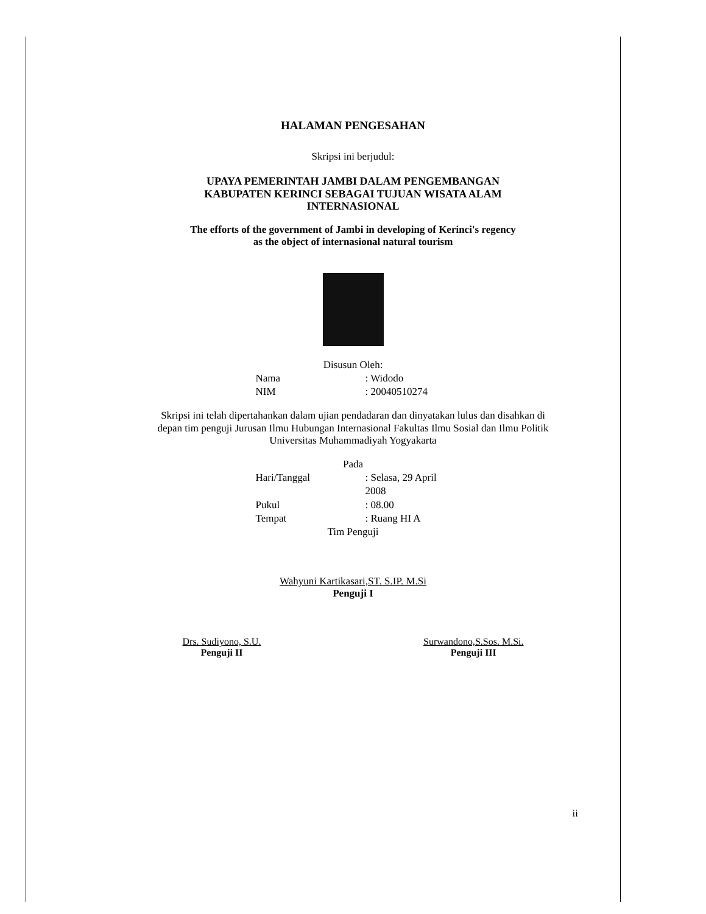HALAMAN PENGESAHAN
Skripsi ini berjudul:
UPAYA PEMERINTAH JAMBI DALAM PENGEMBANGAN
KABUPATEN KERINCI SEBAGAI TUJUAN WISATA ALAM
INTERNASIONAL
The efforts of the government of Jambi in developing of Kerinci's regency
as the object of internasional natural tourism
Disusun Oleh:
Nama: Widodo
NIM: 20040510274
Skripsi ini telah dipertahankan dalam ujian pendadaran dan dinyatakan lulus dan disahkan di depan tim penguji Jurusan Ilmu Hubungan Internasional Fakultas Ilmu Sosial dan Ilmu Politik Universitas Muhammadiyah Yogyakarta
Pada
Hari/Tanggal: Selasa, 29 April 2008
Pukul: 08.00
Tempat: Ruang HI A
Tim Penguji
Wahyuni Kartikasari,ST. S.IP. M.Si
Penguji I
Drs. Sudiyono, S.U.
Penguji II
Surwandono,S.Sos. M.Si.
Penguji III
ii